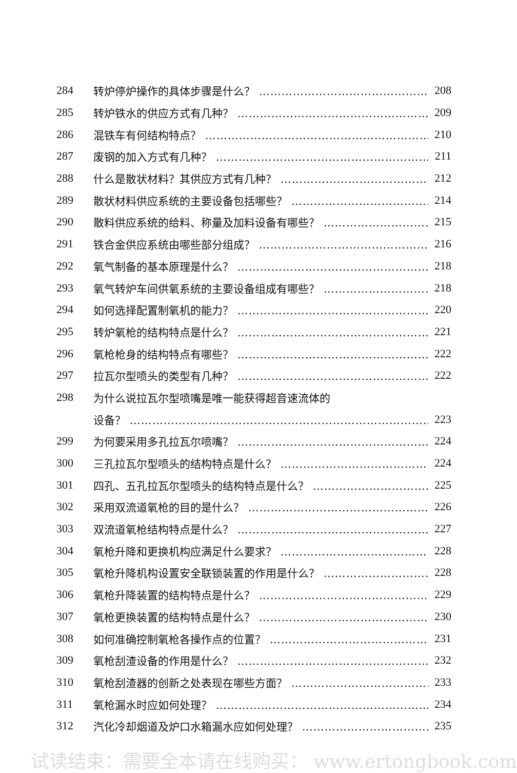284 转炉停炉操作的具体步骤是什么？ 208
285 转炉铁水的供应方式有几种？ 209
286 混铁车有何结构特点？ 210
287 废钢的加入方式有几种？ 211
288 什么是散状材料？其供应方式有几种？ 212
289 散状材料供应系统的主要设备包括哪些？ 214
290 散料供应系统的给料、称量及加料设备有哪些？ 215
291 铁合金供应系统由哪些部分组成？ 216
292 氧气制备的基本原理是什么？ 218
293 氧气转炉车间供氧系统的主要设备组成有哪些？ 218
294 如何选择配置制氧机的能力？ 220
295 转炉氧枪的结构特点是什么？ 221
296 氧枪枪身的结构特点有哪些？ 222
297 拉瓦尔型喷头的类型有几种？ 222
298 为什么说拉瓦尔型喷嘴是唯一能获得超音速流体的
设备？ 223
299 为何要采用多孔拉瓦尔喷嘴？ 224
300 三孔拉瓦尔型喷头的结构特点是什么？ 224
301 四孔、五孔拉瓦尔型喷头的结构特点是什么？ 225
302 采用双流道氧枪的目的是什么？ 226
303 双流道氧枪结构特点是什么？ 227
304 氧枪升降和更换机构应满足什么要求？ 228
305 氧枪升降机构设置安全联锁装置的作用是什么？ 228
306 氧枪升降装置的结构特点是什么？ 229
307 氧枪更换装置的结构特点是什么？ 230
308 如何准确控制氧枪各操作点的位置？ 231
309 氧枪刮渣设备的作用是什么？ 232
310 氧枪刮渣器的创新之处表现在哪些方面？ 233
311 氧枪漏水时应如何处理？ 234
312 汽化冷却烟道及炉口水箱漏水应如何处理？ 235
试读结束：需要全本请在线购买： www.ertongbook.com